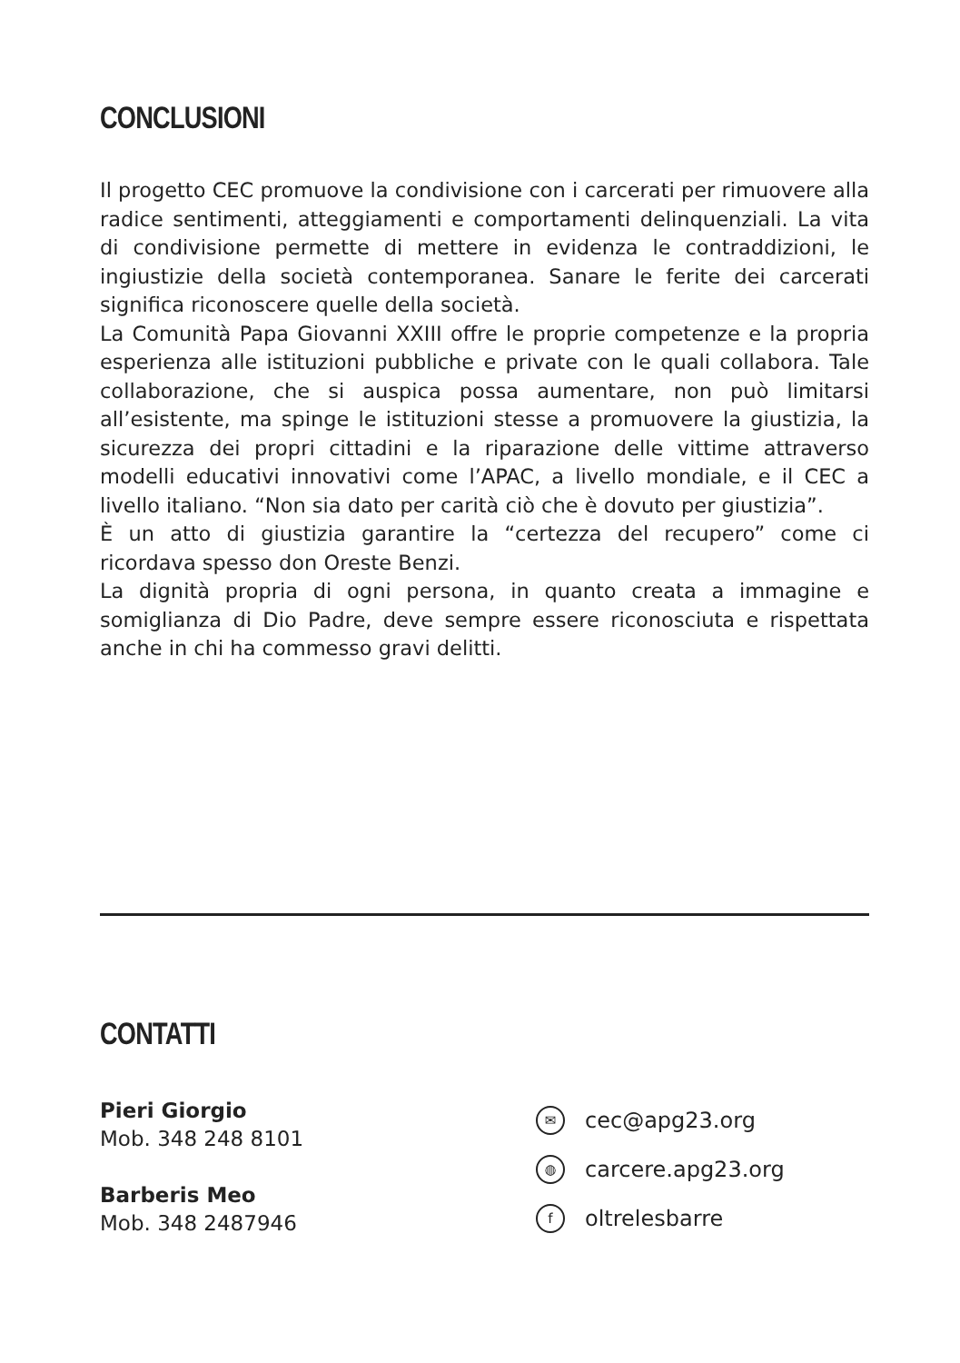CONCLUSIONI
Il progetto CEC promuove la condivisione con i carcerati per rimuovere alla radice sentimenti, atteggiamenti e comportamenti delinquenziali. La vita di condivisione permette di mettere in evidenza le contraddizioni, le ingiustizie della società contemporanea. Sanare le ferite dei carcerati significa riconoscere quelle della società.
La Comunità Papa Giovanni XXIII offre le proprie competenze e la propria esperienza alle istituzioni pubbliche e private con le quali collabora. Tale collaborazione, che si auspica possa aumentare, non può limitarsi all’esistente, ma spinge le istituzioni stesse a promuovere la giustizia, la sicurezza dei propri cittadini e la riparazione delle vittime attraverso modelli educativi innovativi come l’APAC, a livello mondiale, e il CEC a livello italiano. “Non sia dato per carità ciò che è dovuto per giustizia”.
È un atto di giustizia garantire la “certezza del recupero” come ci ricordava spesso don Oreste Benzi.
La dignità propria di ogni persona, in quanto creata a immagine e somiglianza di Dio Padre, deve sempre essere riconosciuta e rispettata anche in chi ha commesso gravi delitti.
CONTATTI
Pieri Giorgio
Mob. 348 248 8101
Barberis Meo
Mob. 348 2487946
✉ cec@apg23.org
◍ carcere.apg23.org
foltrelesbarre